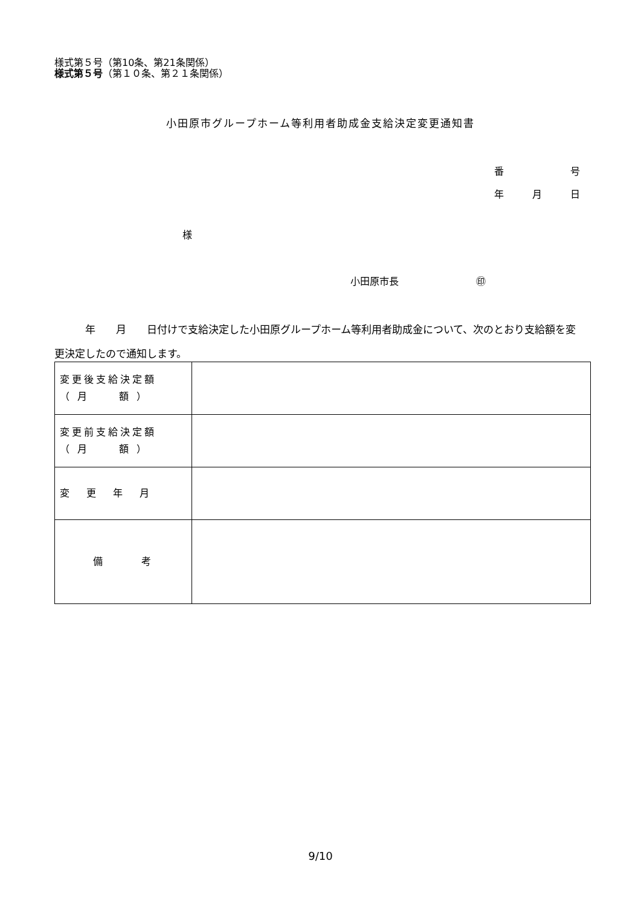様式第５号（第10条、第21条関係）
様式第５号（第１０条、第２１条関係）
小田原市グループホーム等利用者助成金支給決定変更通知書
番 号
年 月 日
様
小田原市長　　　　　　　　㊞
　　　年　　月　　日付けで支給決定した小田原グループホーム等利用者助成金について、次のとおり支給額を変更決定したので通知します。
| 変更後支給決定額 （ 月 額 ） | |
| 変更前支給決定額 （ 月 額 ） | |
| 変更年月 | |
| 備 考 | |
9/10